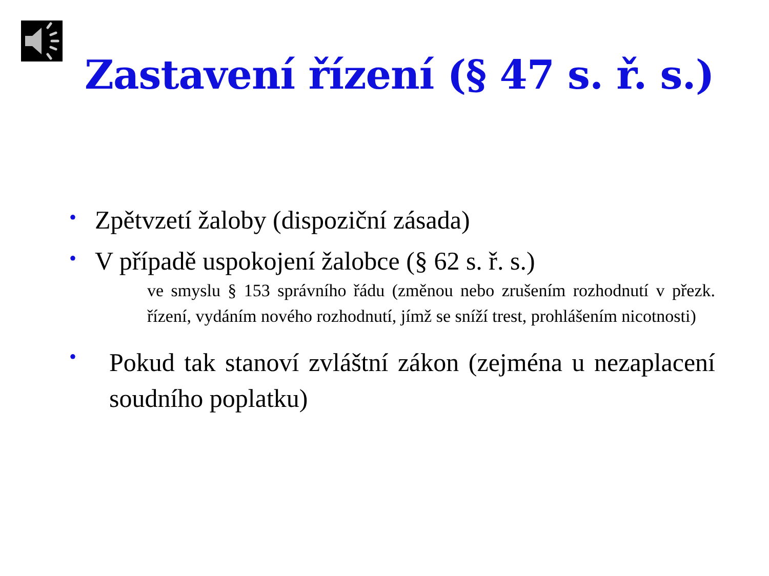Zastavení řízení (§ 47 s. ř. s.)
• Zpětvzetí žaloby (dispoziční zásada)
• V případě uspokojení žalobce (§ 62 s. ř. s.)
ve smyslu § 153 správního řádu (změnou nebo zrušením rozhodnutí v přezk. řízení, vydáním nového rozhodnutí, jímž se sníží trest, prohlášením nicotnosti)
• Pokud tak stanoví zvláštní zákon (zejména u nezaplacení soudního poplatku)